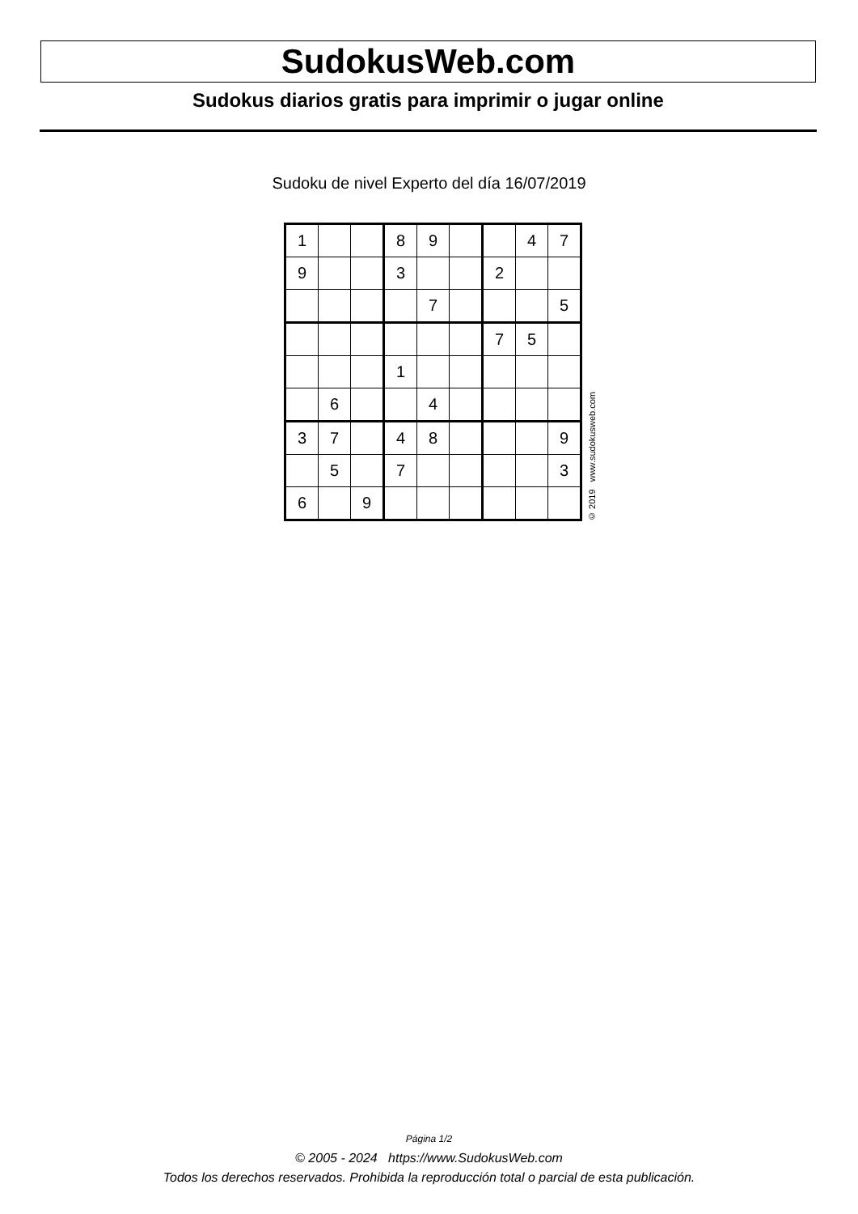SudokusWeb.com
Sudokus diarios gratis para imprimir o jugar online
Sudoku de nivel Experto del día 16/07/2019
| 1 | | | 8 | 9 | | | 4 | 7 |
| 9 | | | 3 | | | 2 | | |
| | | | | 7 | | | | 5 |
| | | | | | | 7 | 5 | |
| | | | 1 | | | | | |
| | 6 | | | 4 | | | | |
| 3 | 7 | | 4 | 8 | | | | 9 |
| | 5 | | 7 | | | | | 3 |
| 6 | | 9 | | | | | | |
© 2019 www.sudokusweb.com
Página 1/2
© 2005 - 2024 https://www.SudokusWeb.com
Todos los derechos reservados. Prohibida la reproducción total o parcial de esta publicación.